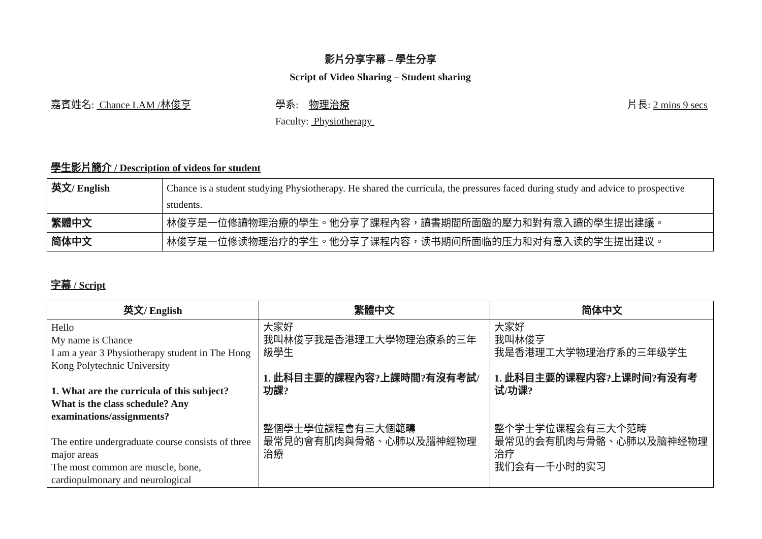影片分享字幕 – 學生分享
Script of Video Sharing – Student sharing
嘉賓姓名: Chance LAM /林俊亨 學系: 物理治療
Faculty: Physiotherapy
片長: 2 mins 9 secs
學生影片簡介 / Description of videos for student
| 英文/ English | Chance is a student studying Physiotherapy. He shared the curricula, the pressures faced during study and advice to prospective students. |
| 繁體中文 | 林俊亨是一位修讀物理治療的學生。他分享了課程內容，讀書期間所面臨的壓力和對有意入讀的學生提出建議。 |
| 简体中文 | 林俊亨是一位修读物理治疗的学生。他分享了课程内容，读书期间所面临的压力和对有意入读的学生提出建议。 |
字幕 / Script
| 英文/ English | 繁體中文 | 简体中文 |
| --- | --- | --- |
| Hello My name is Chance I am a year 3 Physiotherapy student in The Hong Kong Polytechnic University 1. What are the curricula of this subject? What is the class schedule? Any examinations/assignments? The entire undergraduate course consists of three major areas The most common are muscle, bone, cardiopulmonary and neurological | 大家好 我叫林俊亨我是香港理工大學物理治療系的三年級學生 1. 此科目主要的課程內容?上課時間?有沒有考試/功課? 整個學士學位課程會有三大個範疇 最常見的會有肌肉與骨骼、心肺以及腦神經物理治療 | 大家好 我叫林俊亨 我是香港理工大学物理治疗系的三年级学生 1. 此科目主要的课程内容?上课时间?有没有考试/功课? 整个学士学位课程会有三大个范畴 最常见的会有肌肉与骨骼、心肺以及脑神经物理治疗 我们会有一千小时的实习 |